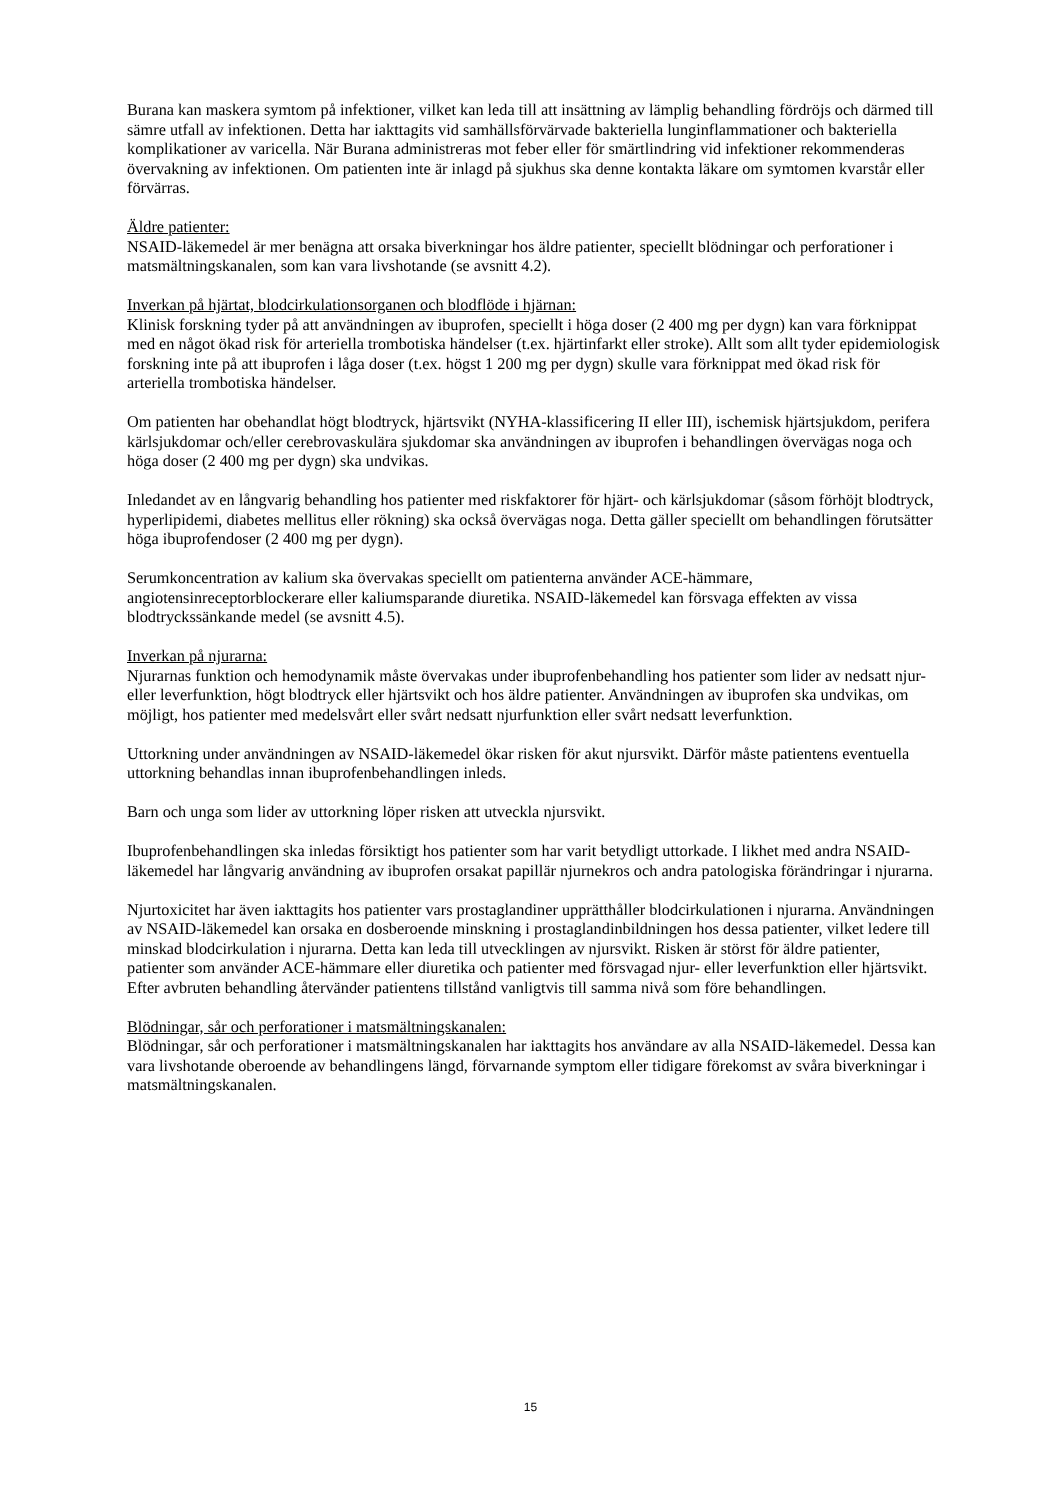Burana kan maskera symtom på infektioner, vilket kan leda till att insättning av lämplig behandling fördröjs och därmed till sämre utfall av infektionen. Detta har iakttagits vid samhällsförvärvade bakteriella lunginflammationer och bakteriella komplikationer av varicella. När Burana administreras mot feber eller för smärtlindring vid infektioner rekommenderas övervakning av infektionen. Om patienten inte är inlagd på sjukhus ska denne kontakta läkare om symtomen kvarstår eller förvärras.
Äldre patienter:
NSAID-läkemedel är mer benägna att orsaka biverkningar hos äldre patienter, speciellt blödningar och perforationer i matsmältningskanalen, som kan vara livshotande (se avsnitt 4.2).
Inverkan på hjärtat, blodcirkulationsorganen och blodflöde i hjärnan:
Klinisk forskning tyder på att användningen av ibuprofen, speciellt i höga doser (2 400 mg per dygn) kan vara förknippat med en något ökad risk för arteriella trombotiska händelser (t.ex. hjärtinfarkt eller stroke). Allt som allt tyder epidemiologisk forskning inte på att ibuprofen i låga doser (t.ex. högst 1 200 mg per dygn) skulle vara förknippat med ökad risk för arteriella trombotiska händelser.
Om patienten har obehandlat högt blodtryck, hjärtsvikt (NYHA-klassificering II eller III), ischemisk hjärtsjukdom, perifera kärlsjukdomar och/eller cerebrovaskulära sjukdomar ska användningen av ibuprofen i behandlingen övervägas noga och höga doser (2 400 mg per dygn) ska undvikas.
Inledandet av en långvarig behandling hos patienter med riskfaktorer för hjärt- och kärlsjukdomar (såsom förhöjt blodtryck, hyperlipidemi, diabetes mellitus eller rökning) ska också övervägas noga. Detta gäller speciellt om behandlingen förutsätter höga ibuprofendoser (2 400 mg per dygn).
Serumkoncentration av kalium ska övervakas speciellt om patienterna använder ACE-hämmare, angiotensinreceptorblockerare eller kaliumsparande diuretika. NSAID-läkemedel kan försvaga effekten av vissa blodtryckssänkande medel (se avsnitt 4.5).
Inverkan på njurarna:
Njurarnas funktion och hemodynamik måste övervakas under ibuprofenbehandling hos patienter som lider av nedsatt njur- eller leverfunktion, högt blodtryck eller hjärtsvikt och hos äldre patienter. Användningen av ibuprofen ska undvikas, om möjligt, hos patienter med medelsvårt eller svårt nedsatt njurfunktion eller svårt nedsatt leverfunktion.
Uttorkning under användningen av NSAID-läkemedel ökar risken för akut njursvikt. Därför måste patientens eventuella uttorkning behandlas innan ibuprofenbehandlingen inleds.
Barn och unga som lider av uttorkning löper risken att utveckla njursvikt.
Ibuprofenbehandlingen ska inledas försiktigt hos patienter som har varit betydligt uttorkade. I likhet med andra NSAID-läkemedel har långvarig användning av ibuprofen orsakat papillär njurnekros och andra patologiska förändringar i njurarna.
Njurtoxicitet har även iakttagits hos patienter vars prostaglandiner upprätthåller blodcirkulationen i njurarna. Användningen av NSAID-läkemedel kan orsaka en dosberoende minskning i prostaglandinbildningen hos dessa patienter, vilket ledere till minskad blodcirkulation i njurarna. Detta kan leda till utvecklingen av njursvikt. Risken är störst för äldre patienter, patienter som använder ACE-hämmare eller diuretika och patienter med försvagad njur- eller leverfunktion eller hjärtsvikt. Efter avbruten behandling återvänder patientens tillstånd vanligtvis till samma nivå som före behandlingen.
Blödningar, sår och perforationer i matsmältningskanalen:
Blödningar, sår och perforationer i matsmältningskanalen har iakttagits hos användare av alla NSAID-läkemedel. Dessa kan vara livshotande oberoende av behandlingens längd, förvarnande symptom eller tidigare förekomst av svåra biverkningar i matsmältningskanalen.
15